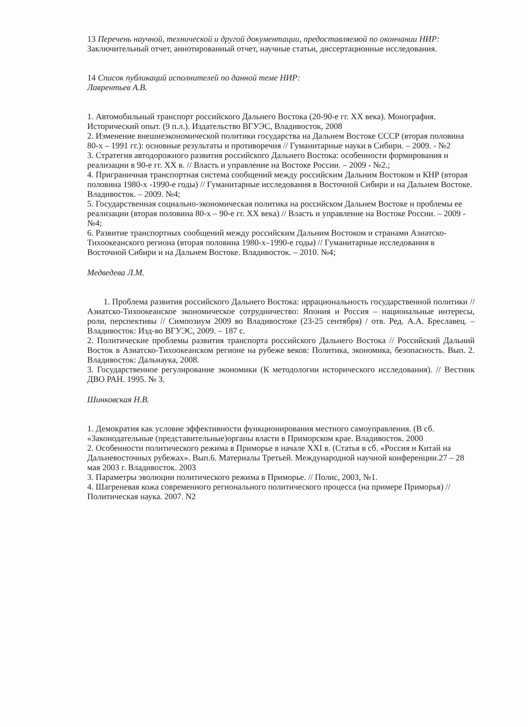13 Перечень научной, технической и другой документации, предоставляемой по окончании НИР: Заключительный отчет, аннотированный отчет, научные статьи, диссертационные исследования.
14 Список публикаций исполнителей по данной теме НИР:
Лаврентьев А.В.
1. Автомобильный транспорт российского Дальнего Востока (20-90-е гг. XX века). Монография. Исторический опыт. (9 п.л.). Издательство ВГУЭС, Владивосток, 2008
2. Изменение внешнеэкономической политики государства на Дальнем Востоке СССР (вторая половина 80-х – 1991 гг.): основные результаты и противоречия // Гуманитарные науки в Сибири. – 2009. - №2
3. Стратегия автодорожного развития российского Дальнего Востока: особенности формирования и реализации в 90-е гг. XX в. // Власть и управление на Востоке России. – 2009 - №2.;
4. Приграничная транспортная система сообщений между российским Дальним Востоком и КНР (вторая половина 1980-х -1990-е годы) // Гуманитарные исследования в Восточной Сибири и на Дальнем Востоке. Владивосток. – 2009. №4;
5. Государственная социально-экономическая политика на российском Дальнем Востоке и проблемы ее реализации (вторая половина 80-х – 90-е гг. XX века) // Власть и управление на Востоке России. – 2009 - №4;
6. Развитие транспортных сообщений между российским Дальним Востоком и странами Азиатско-Тихоокеанского региона (вторая половина 1980-х–1990-е годы) // Гуманитарные исследования в Восточной Сибири и на Дальнем Востоке. Владивосток. – 2010. №4;
Медведева Л.М.
1. Проблема развития российского Дальнего Востока: иррациональность государственной политики // Азиатско-Тихоокеанское экономическое сотрудничество: Япония и Россия – национальные интересы, роли, перспективы // Симпозиум 2009 во Владивостоке (23-25 сентября) / отв. Ред. А.А. Бреславец. – Владивосток: Изд-во ВГУЭС, 2009. – 187 с.
2. Политические проблемы развития транспорта российского Дальнего Востока // Российский Дальний Восток в Азиатско-Тихоокеанском регионе на рубеже веков: Политика, экономика, безопасность. Вып. 2. Владивосток: Дальнаука, 2008.
3. Государственное регулирование экономики (К методологии исторического исследования). // Вестник ДВО РАН. 1995. № 3.
Шинковская Н.В.
1. Демократия как условие эффективности функционирования местного самоуправления. (В сб. «Законодательные (представительные)органы власти в Приморском крае. Владивосток. 2000
2. Особенности политического режима в Приморье в начале XXI в. (Статья в сб. «Россия и Китай на Дальневосточных рубежах». Вып.6. Материалы Третьей. Международной научной конференции.27 – 28 мая 2003 г. Владивосток. 2003
3. Параметры эволюции политического режима в Приморье. // Полис, 2003, №1.
4. Шагреневая кожа современного регионального политического процесса (на примере Приморья) // Политическая наука. 2007. N2